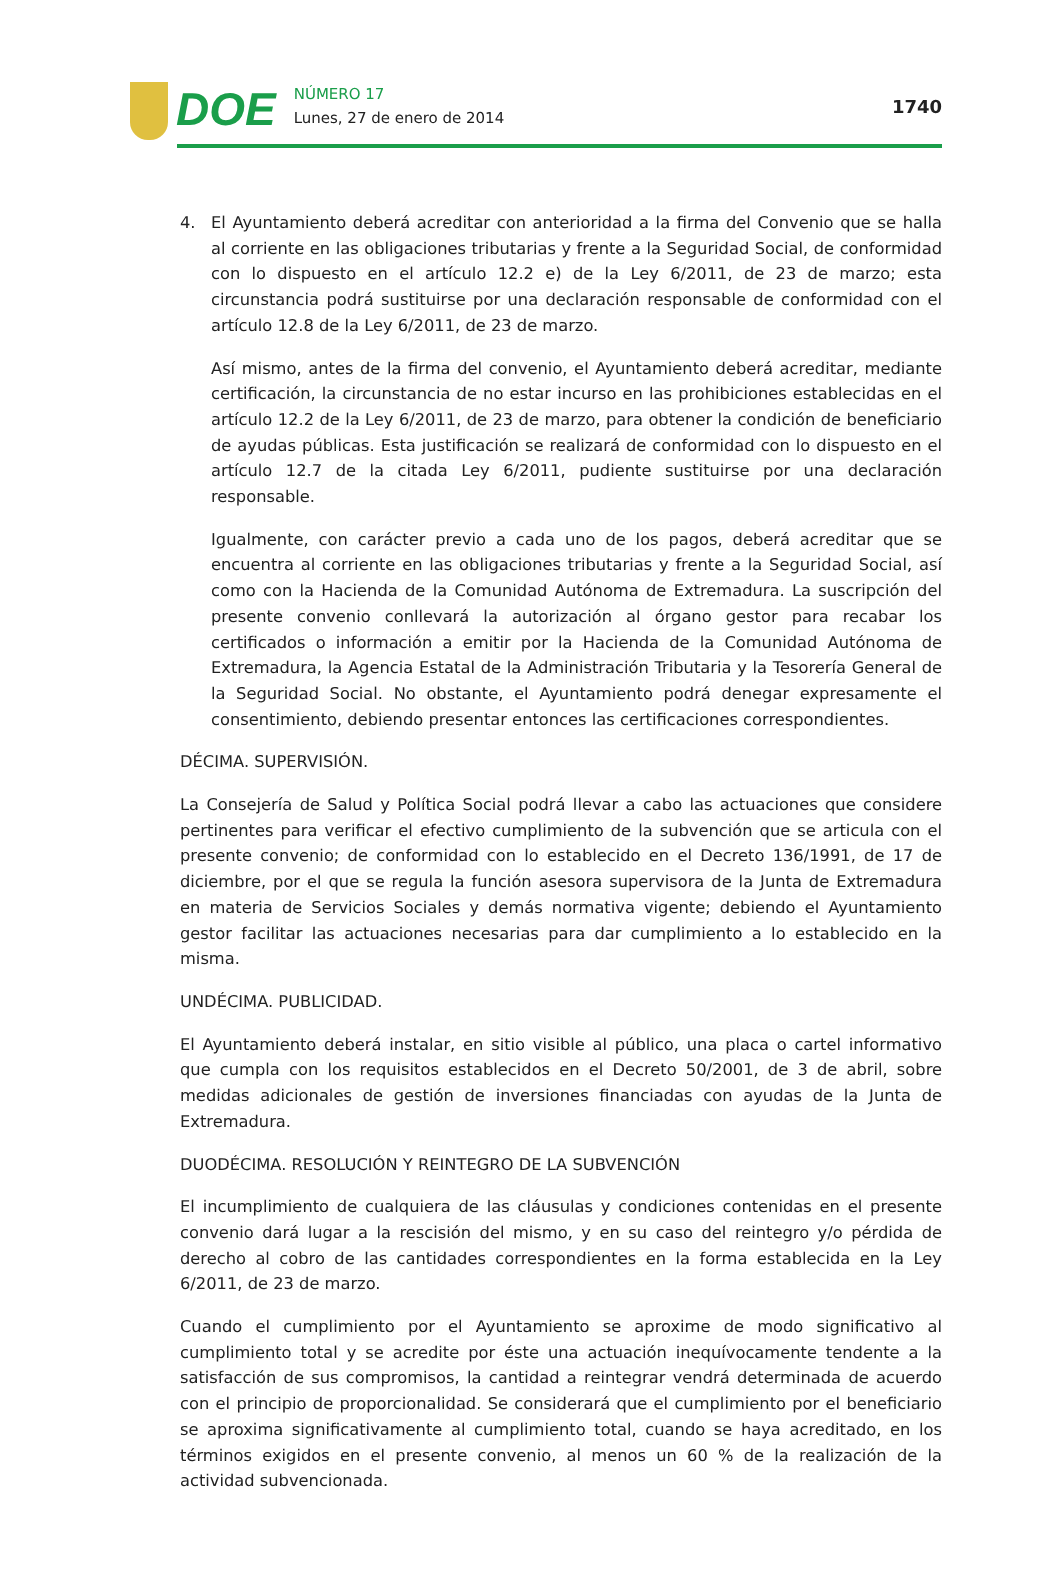DOE NÚMERO 17
Lunes, 27 de enero de 2014
1740
4. El Ayuntamiento deberá acreditar con anterioridad a la firma del Convenio que se halla al corriente en las obligaciones tributarias y frente a la Seguridad Social, de conformidad con lo dispuesto en el artículo 12.2 e) de la Ley 6/2011, de 23 de marzo; esta circunstancia podrá sustituirse por una declaración responsable de conformidad con el artículo 12.8 de la Ley 6/2011, de 23 de marzo.
Así mismo, antes de la firma del convenio, el Ayuntamiento deberá acreditar, mediante certificación, la circunstancia de no estar incurso en las prohibiciones establecidas en el artículo 12.2 de la Ley 6/2011, de 23 de marzo, para obtener la condición de beneficiario de ayudas públicas. Esta justificación se realizará de conformidad con lo dispuesto en el artículo 12.7 de la citada Ley 6/2011, pudiente sustituirse por una declaración responsable.
Igualmente, con carácter previo a cada uno de los pagos, deberá acreditar que se encuentra al corriente en las obligaciones tributarias y frente a la Seguridad Social, así como con la Hacienda de la Comunidad Autónoma de Extremadura. La suscripción del presente convenio conllevará la autorización al órgano gestor para recabar los certificados o información a emitir por la Hacienda de la Comunidad Autónoma de Extremadura, la Agencia Estatal de la Administración Tributaria y la Tesorería General de la Seguridad Social. No obstante, el Ayuntamiento podrá denegar expresamente el consentimiento, debiendo presentar entonces las certificaciones correspondientes.
DÉCIMA. SUPERVISIÓN.
La Consejería de Salud y Política Social podrá llevar a cabo las actuaciones que considere pertinentes para verificar el efectivo cumplimiento de la subvención que se articula con el presente convenio; de conformidad con lo establecido en el Decreto 136/1991, de 17 de diciembre, por el que se regula la función asesora supervisora de la Junta de Extremadura en materia de Servicios Sociales y demás normativa vigente; debiendo el Ayuntamiento gestor facilitar las actuaciones necesarias para dar cumplimiento a lo establecido en la misma.
UNDÉCIMA. PUBLICIDAD.
El Ayuntamiento deberá instalar, en sitio visible al público, una placa o cartel informativo que cumpla con los requisitos establecidos en el Decreto 50/2001, de 3 de abril, sobre medidas adicionales de gestión de inversiones financiadas con ayudas de la Junta de Extremadura.
DUODÉCIMA. RESOLUCIÓN Y REINTEGRO DE LA SUBVENCIÓN
El incumplimiento de cualquiera de las cláusulas y condiciones contenidas en el presente convenio dará lugar a la rescisión del mismo, y en su caso del reintegro y/o pérdida de derecho al cobro de las cantidades correspondientes en la forma establecida en la Ley 6/2011, de 23 de marzo.
Cuando el cumplimiento por el Ayuntamiento se aproxime de modo significativo al cumplimiento total y se acredite por éste una actuación inequívocamente tendente a la satisfacción de sus compromisos, la cantidad a reintegrar vendrá determinada de acuerdo con el principio de proporcionalidad. Se considerará que el cumplimiento por el beneficiario se aproxima significativamente al cumplimiento total, cuando se haya acreditado, en los términos exigidos en el presente convenio, al menos un 60 % de la realización de la actividad subvencionada.